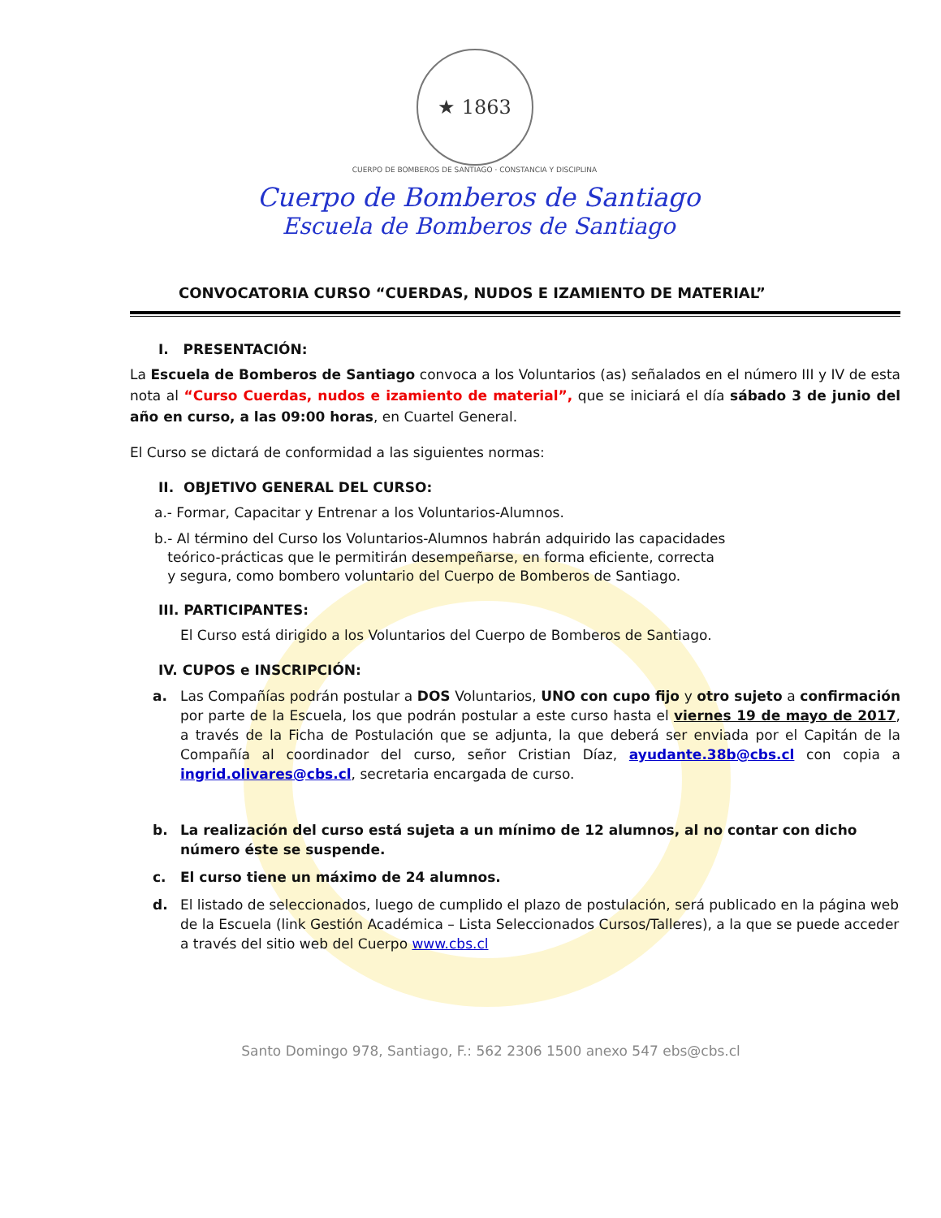★ 1863
CUERPO DE BOMBEROS DE SANTIAGO · CONSTANCIA Y DISCIPLINA
Cuerpo de Bomberos de Santiago
Escuela de Bomberos de Santiago
CONVOCATORIA CURSO “CUERDAS, NUDOS E IZAMIENTO DE MATERIAL”
I. PRESENTACIÓN:
La Escuela de Bomberos de Santiago convoca a los Voluntarios (as) señalados en el número III y IV de esta nota al “Curso Cuerdas, nudos e izamiento de material”, que se iniciará el día sábado 3 de junio del año en curso, a las 09:00 horas, en Cuartel General.
El Curso se dictará de conformidad a las siguientes normas:
II. OBJETIVO GENERAL DEL CURSO:
a.- Formar, Capacitar y Entrenar a los Voluntarios-Alumnos.
b.- Al término del Curso los Voluntarios-Alumnos habrán adquirido las capacidades
teórico-prácticas que le permitirán desempeñarse, en forma eficiente, correcta
y segura, como bombero voluntario del Cuerpo de Bomberos de Santiago.
III. PARTICIPANTES:
El Curso está dirigido a los Voluntarios del Cuerpo de Bomberos de Santiago.
IV. CUPOS e INSCRIPCIÓN:
a. Las Compañías podrán postular a DOS Voluntarios, UNO con cupo fijo y otro sujeto a confirmación por parte de la Escuela, los que podrán postular a este curso hasta el viernes 19 de mayo de 2017, a través de la Ficha de Postulación que se adjunta, la que deberá ser enviada por el Capitán de la Compañía al coordinador del curso, señor Cristian Díaz, ayudante.38b@cbs.cl con copia a ingrid.olivares@cbs.cl, secretaria encargada de curso.
b. La realización del curso está sujeta a un mínimo de 12 alumnos, al no contar con dicho número éste se suspende.
c. El curso tiene un máximo de 24 alumnos.
d. El listado de seleccionados, luego de cumplido el plazo de postulación, será publicado en la página web de la Escuela (link Gestión Académica – Lista Seleccionados Cursos/Talleres), a la que se puede acceder a través del sitio web del Cuerpo www.cbs.cl
Santo Domingo 978, Santiago, F.: 562 2306 1500 anexo 547 ebs@cbs.cl